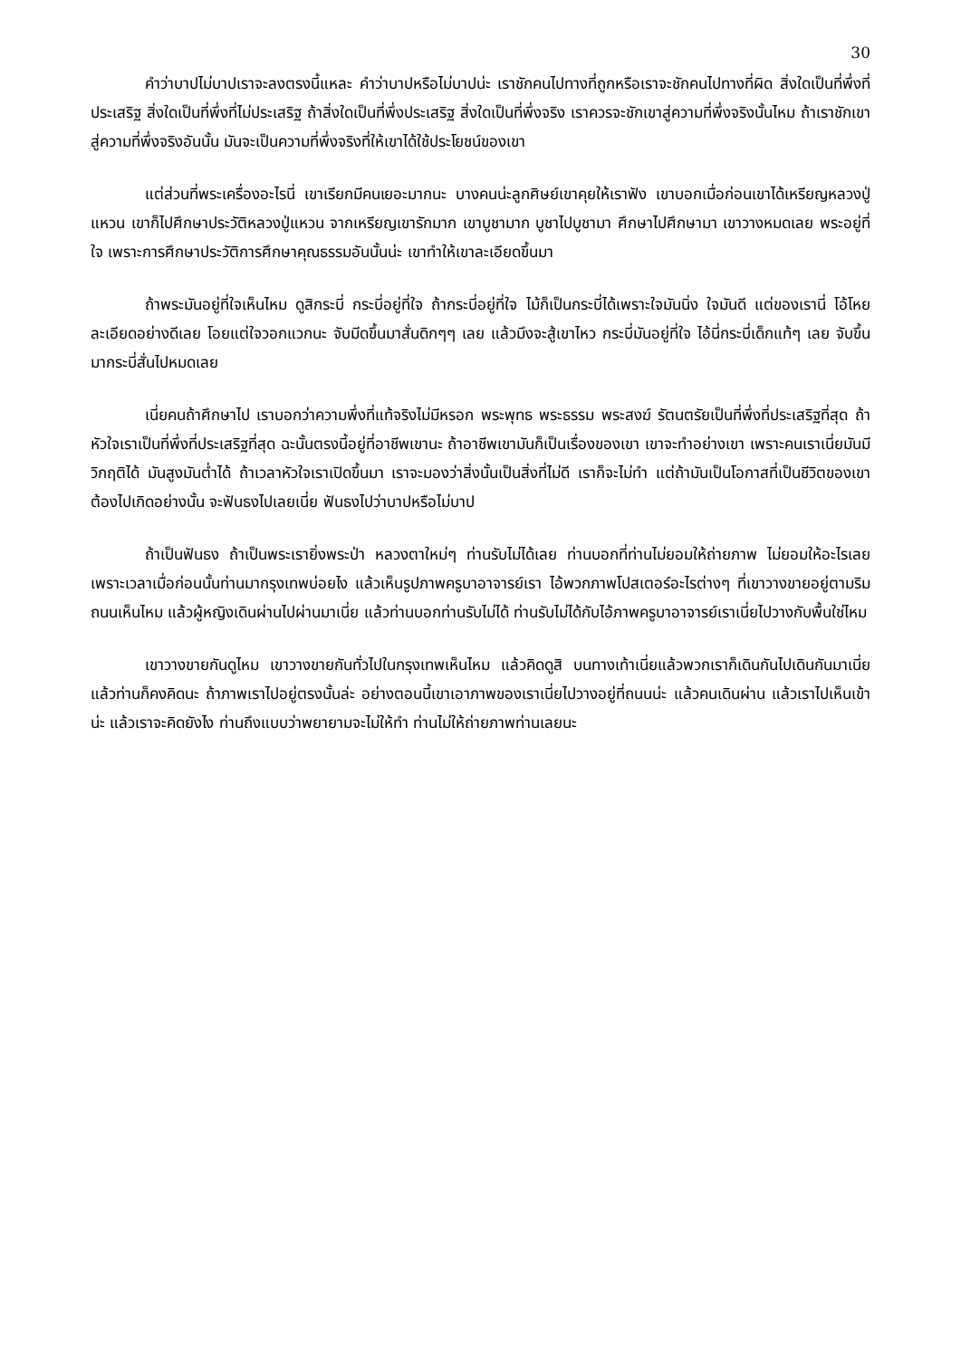30
คำว่าบาปไม่บาปเราจะลงตรงนี้แหละ คำว่าบาปหรือไม่บาปน่ะ เราชักคนไปทางที่ถูกหรือเราจะชักคนไปทางที่ผิด สิ่งใดเป็นที่พึ่งที่ประเสริฐ สิ่งใดเป็นที่พึ่งที่ไม่ประเสริฐ ถ้าสิ่งใดเป็นที่พึ่งประเสริฐ สิ่งใดเป็นที่พึ่งจริง เราควรจะชักเขาสู่ความที่พึ่งจริงนั้นไหม ถ้าเราชักเขาสู่ความที่พึ่งจริงอันนั้น มันจะเป็นความที่พึ่งจริงที่ให้เขาได้ใช้ประโยชน์ของเขา
แต่ส่วนที่พระเครื่องอะไรนี่ เขาเรียกมีคนเยอะมากนะ บางคนน่ะลูกศิษย์เขาคุยให้เราฟัง เขาบอกเมื่อก่อนเขาได้เหรียญหลวงปู่แหวน เขาก็ไปศึกษาประวัติหลวงปู่แหวน จากเหรียญเขารักมาก เขาบูชามาก บูชาไปบูชามา ศึกษาไปศึกษามา เขาวางหมดเลย พระอยู่ที่ใจ เพราะการศึกษาประวัติการศึกษาคุณธรรมอันนั้นน่ะ เขาทำให้เขาละเอียดขึ้นมา
ถ้าพระมันอยู่ที่ใจเห็นไหม ดูสิกระบี่ กระบี่อยู่ที่ใจ ถ้ากระบี่อยู่ที่ใจ ไม้ก็เป็นกระบี่ได้เพราะใจมันนิ่ง ใจมันดี แต่ของเรานี่ โอ้โหย ละเอียดอย่างดีเลย โอยแต่ใจวอกแวกนะ จับมีดขึ้นมาสั่นดิกๆๆ เลย แล้วมึงจะสู้เขาไหว กระบี่มันอยู่ที่ใจ ไอ้นี่กระบี่เด็กแท้ๆ เลย จับขึ้นมากระบี่สั่นไปหมดเลย
เนี่ยคนถ้าศึกษาไป เราบอกว่าความพึ่งที่แท้จริงไม่มีหรอก พระพุทธ พระธรรม พระสงฆ์ รัตนตรัยเป็นที่พึ่งที่ประเสริฐที่สุด ถ้าหัวใจเราเป็นที่พึ่งที่ประเสริฐที่สุด ฉะนั้นตรงนี้อยู่ที่อาชีพเขานะ ถ้าอาชีพเขามันก็เป็นเรื่องของเขา เขาจะทำอย่างเขา เพราะคนเราเนี่ยมันมีวิกฤติได้ มันสูงมันต่ำได้ ถ้าเวลาหัวใจเราเปิดขึ้นมา เราจะมองว่าสิ่งนั้นเป็นสิ่งที่ไม่ดี เราก็จะไม่ทำ แต่ถ้ามันเป็นโอกาสที่เป็นชีวิตของเขาต้องไปเกิดอย่างนั้น จะฟันธงไปเลยเนี่ย ฟันธงไปว่าบาปหรือไม่บาป
ถ้าเป็นฟันธง ถ้าเป็นพระเรายิ่งพระป่า หลวงตาใหม่ๆ ท่านรับไม่ได้เลย ท่านบอกที่ท่านไม่ยอมให้ถ่ายภาพ ไม่ยอมให้อะไรเลย เพราะเวลาเมื่อก่อนนั้นท่านมากรุงเทพบ่อยไง แล้วเห็นรูปภาพครูบาอาจารย์เรา ไอ้พวกภาพโปสเตอร์อะไรต่างๆ ที่เขาวางขายอยู่ตามริมถนนเห็นไหม แล้วผู้หญิงเดินผ่านไปผ่านมาเนี่ย แล้วท่านบอกท่านรับไม่ได้ ท่านรับไม่ได้กับไอ้ภาพครูบาอาจารย์เราเนี่ยไปวางกับพื้นใช่ไหม
เขาวางขายกันดูไหม เขาวางขายกันทั่วไปในกรุงเทพเห็นไหม แล้วคิดดูสิ บนทางเท้าเนี่ยแล้วพวกเราก็เดินกันไปเดินกันมาเนี่ย แล้วท่านก็คงคิดนะ ถ้าภาพเราไปอยู่ตรงนั้นล่ะ อย่างตอนนี้เขาเอาภาพของเราเนี่ยไปวางอยู่ที่ถนนน่ะ แล้วคนเดินผ่าน แล้วเราไปเห็นเข้าน่ะ แล้วเราจะคิดยังไง ท่านถึงแบบว่าพยายามจะไม่ให้ทำ ท่านไม่ให้ถ่ายภาพท่านเลยนะ